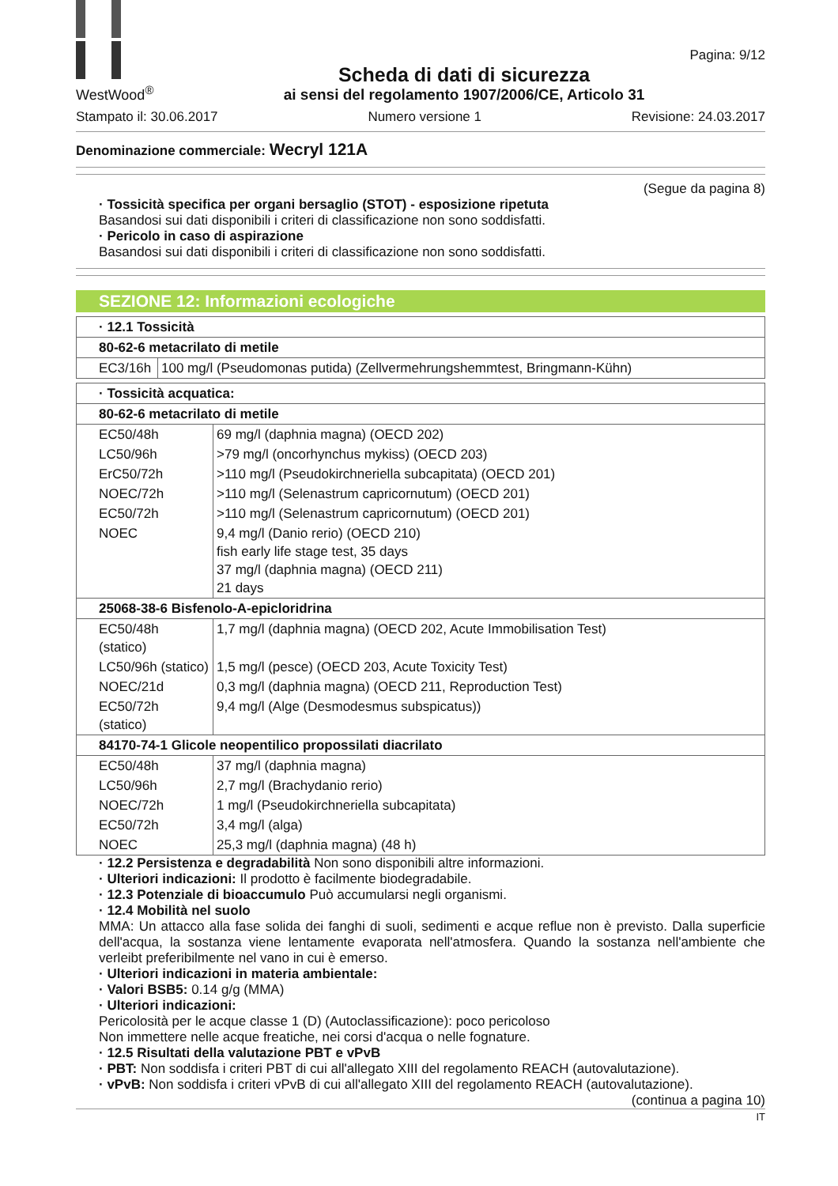WestWood<sup>®</sup>
Scheda di dati di sicurezza
ai sensi del regolamento 1907/2006/CE, Articolo 31
Pagina: 9/12
Stampato il: 30.06.2017 Numero versione 1 Revisione: 24.03.2017
Denominazione commerciale: Wecryl 121A
(Segue da pagina 8)
· Tossicità specifica per organi bersaglio (STOT) - esposizione ripetuta
Basandosi sui dati disponibili i criteri di classificazione non sono soddisfatti.
· Pericolo in caso di aspirazione
Basandosi sui dati disponibili i criteri di classificazione non sono soddisfatti.
SEZIONE 12: Informazioni ecologiche
| · 12.1 Tossicità | |
| 80-62-6 metacrilato di metile | |
| EC3/16h | 100 mg/l (Pseudomonas putida) (Zellvermehrungshemmtest, Bringmann-Kühn) |
| · Tossicità acquatica: | |
| 80-62-6 metacrilato di metile | |
| EC50/48h | 69 mg/l (daphnia magna) (OECD 202) |
| LC50/96h | >79 mg/l (oncorhynchus mykiss) (OECD 203) |
| ErC50/72h | >110 mg/l (Pseudokirchneriella subcapitata) (OECD 201) |
| NOEC/72h | >110 mg/l (Selenastrum capricornutum) (OECD 201) |
| EC50/72h | >110 mg/l (Selenastrum capricornutum) (OECD 201) |
| NOEC | 9,4 mg/l (Danio rerio) (OECD 210) fish early life stage test, 35 days 37 mg/l (daphnia magna) (OECD 211) 21 days |
| 25068-38-6 Bisfenolo-A-epicloridrina | |
| EC50/48h (statico) | 1,7 mg/l (daphnia magna) (OECD 202, Acute Immobilisation Test) |
| LC50/96h (statico) | 1,5 mg/l (pesce) (OECD 203, Acute Toxicity Test) |
| NOEC/21d | 0,3 mg/l (daphnia magna) (OECD 211, Reproduction Test) |
| EC50/72h (statico) | 9,4 mg/l (Alge (Desmodesmus subspicatus)) |
| 84170-74-1 Glicole neopentilico propossilati diacrilato | |
| EC50/48h | 37 mg/l (daphnia magna) |
| LC50/96h | 2,7 mg/l (Brachydanio rerio) |
| NOEC/72h | 1 mg/l (Pseudokirchneriella subcapitata) |
| EC50/72h | 3,4 mg/l (alga) |
| NOEC | 25,3 mg/l (daphnia magna) (48 h) |
· 12.2 Persistenza e degradabilità Non sono disponibili altre informazioni.
· Ulteriori indicazioni: Il prodotto è facilmente biodegradabile.
· 12.3 Potenziale di bioaccumulo Può accumularsi negli organismi.
· 12.4 Mobilità nel suolo
MMA: Un attacco alla fase solida dei fanghi di suoli, sedimenti e acque reflue non è previsto. Dalla superficie dell'acqua, la sostanza viene lentamente evaporata nell'atmosfera. Quando la sostanza nell'ambiente che verleibt preferibilmente nel vano in cui è emerso.
· Ulteriori indicazioni in materia ambientale:
· Valori BSB5: 0.14 g/g (MMA)
· Ulteriori indicazioni:
Pericolosità per le acque classe 1 (D) (Autoclassificazione): poco pericoloso
Non immettere nelle acque freatiche, nei corsi d'acqua o nelle fognature.
· 12.5 Risultati della valutazione PBT e vPvB
· PBT: Non soddisfa i criteri PBT di cui all'allegato XIII del regolamento REACH (autovalutazione).
· vPvB: Non soddisfa i criteri vPvB di cui all'allegato XIII del regolamento REACH (autovalutazione).
(continua a pagina 10)
IT